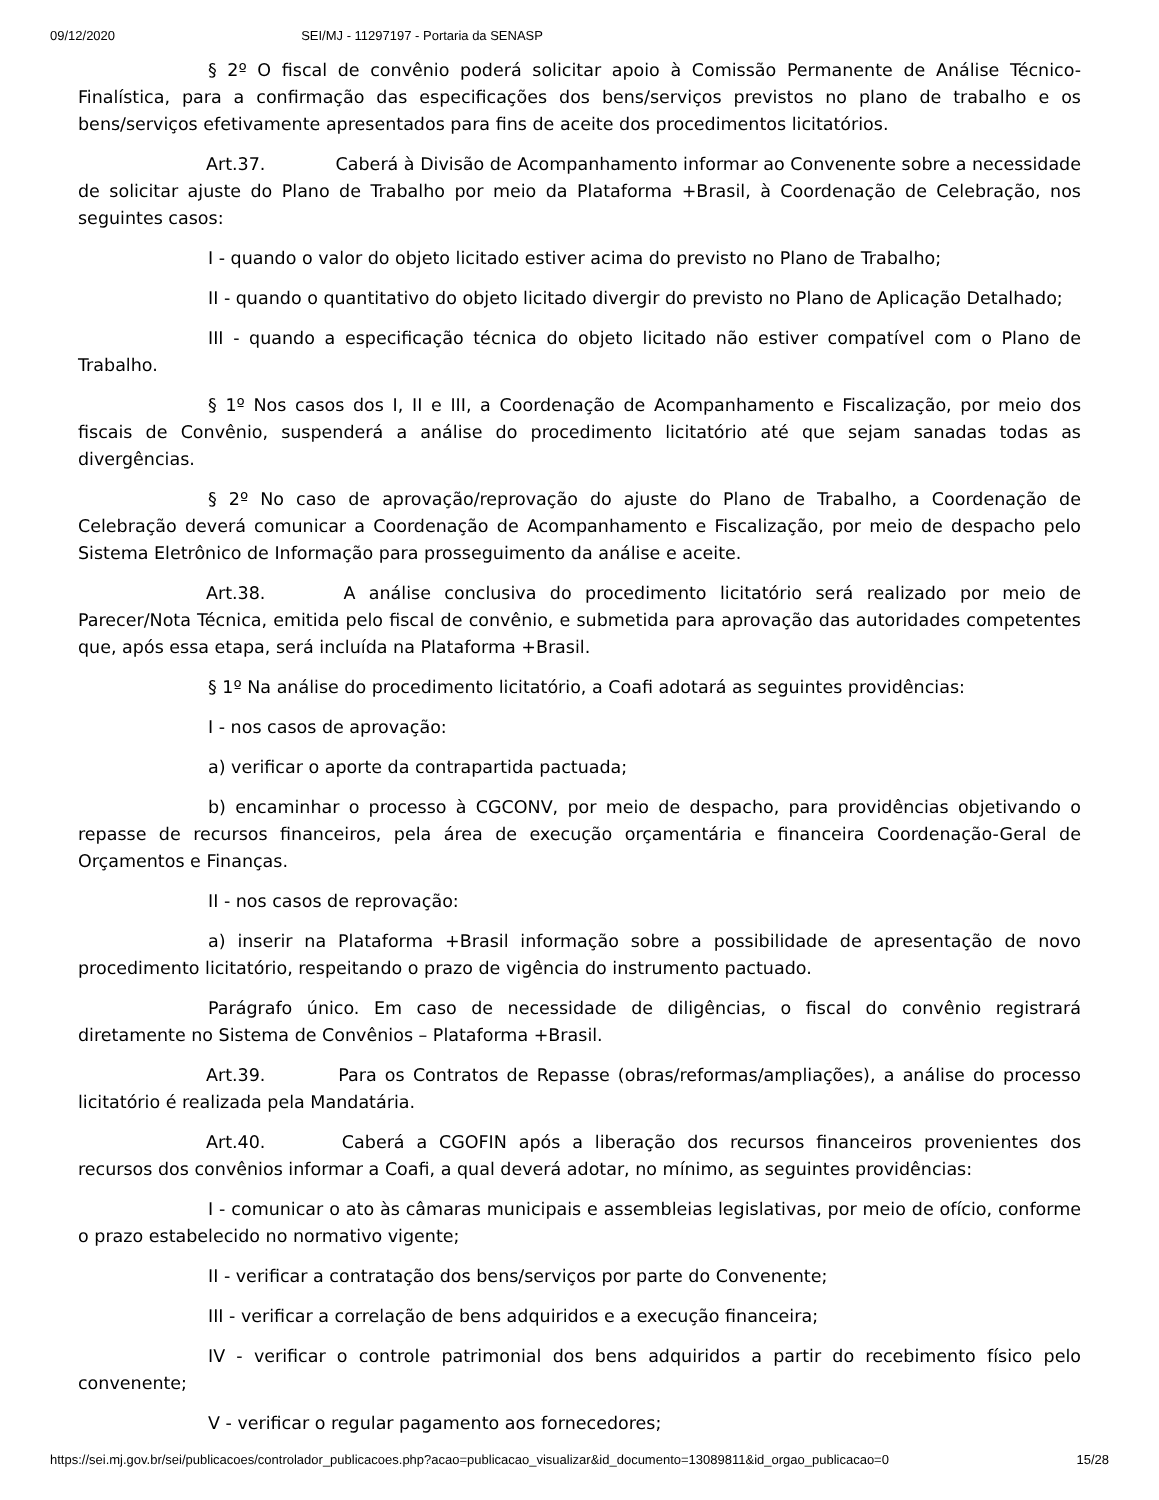09/12/2020 SEI/MJ - 11297197 - Portaria da SENASP
§ 2º O fiscal de convênio poderá solicitar apoio à Comissão Permanente de Análise Técnico-Finalística, para a confirmação das especificações dos bens/serviços previstos no plano de trabalho e os bens/serviços efetivamente apresentados para fins de aceite dos procedimentos licitatórios.
Art.37. Caberá à Divisão de Acompanhamento informar ao Convenente sobre a necessidade de solicitar ajuste do Plano de Trabalho por meio da Plataforma +Brasil, à Coordenação de Celebração, nos seguintes casos:
I - quando o valor do objeto licitado estiver acima do previsto no Plano de Trabalho;
II - quando o quantitativo do objeto licitado divergir do previsto no Plano de Aplicação Detalhado;
III - quando a especificação técnica do objeto licitado não estiver compatível com o Plano de Trabalho.
§ 1º Nos casos dos I, II e III, a Coordenação de Acompanhamento e Fiscalização, por meio dos fiscais de Convênio, suspenderá a análise do procedimento licitatório até que sejam sanadas todas as divergências.
§ 2º No caso de aprovação/reprovação do ajuste do Plano de Trabalho, a Coordenação de Celebração deverá comunicar a Coordenação de Acompanhamento e Fiscalização, por meio de despacho pelo Sistema Eletrônico de Informação para prosseguimento da análise e aceite.
Art.38. A análise conclusiva do procedimento licitatório será realizado por meio de Parecer/Nota Técnica, emitida pelo fiscal de convênio, e submetida para aprovação das autoridades competentes que, após essa etapa, será incluída na Plataforma +Brasil.
§ 1º Na análise do procedimento licitatório, a Coafi adotará as seguintes providências:
I - nos casos de aprovação:
a) verificar o aporte da contrapartida pactuada;
b) encaminhar o processo à CGCONV, por meio de despacho, para providências objetivando o repasse de recursos financeiros, pela área de execução orçamentária e financeira Coordenação-Geral de Orçamentos e Finanças.
II - nos casos de reprovação:
a) inserir na Plataforma +Brasil informação sobre a possibilidade de apresentação de novo procedimento licitatório, respeitando o prazo de vigência do instrumento pactuado.
Parágrafo único. Em caso de necessidade de diligências, o fiscal do convênio registrará diretamente no Sistema de Convênios – Plataforma +Brasil.
Art.39. Para os Contratos de Repasse (obras/reformas/ampliações), a análise do processo licitatório é realizada pela Mandatária.
Art.40. Caberá a CGOFIN após a liberação dos recursos financeiros provenientes dos recursos dos convênios informar a Coafi, a qual deverá adotar, no mínimo, as seguintes providências:
I - comunicar o ato às câmaras municipais e assembleias legislativas, por meio de ofício, conforme o prazo estabelecido no normativo vigente;
II - verificar a contratação dos bens/serviços por parte do Convenente;
III - verificar a correlação de bens adquiridos e a execução financeira;
IV - verificar o controle patrimonial dos bens adquiridos a partir do recebimento físico pelo convenente;
V - verificar o regular pagamento aos fornecedores;
https://sei.mj.gov.br/sei/publicacoes/controlador_publicacoes.php?acao=publicacao_visualizar&id_documento=13089811&id_orgao_publicacao=0 15/28